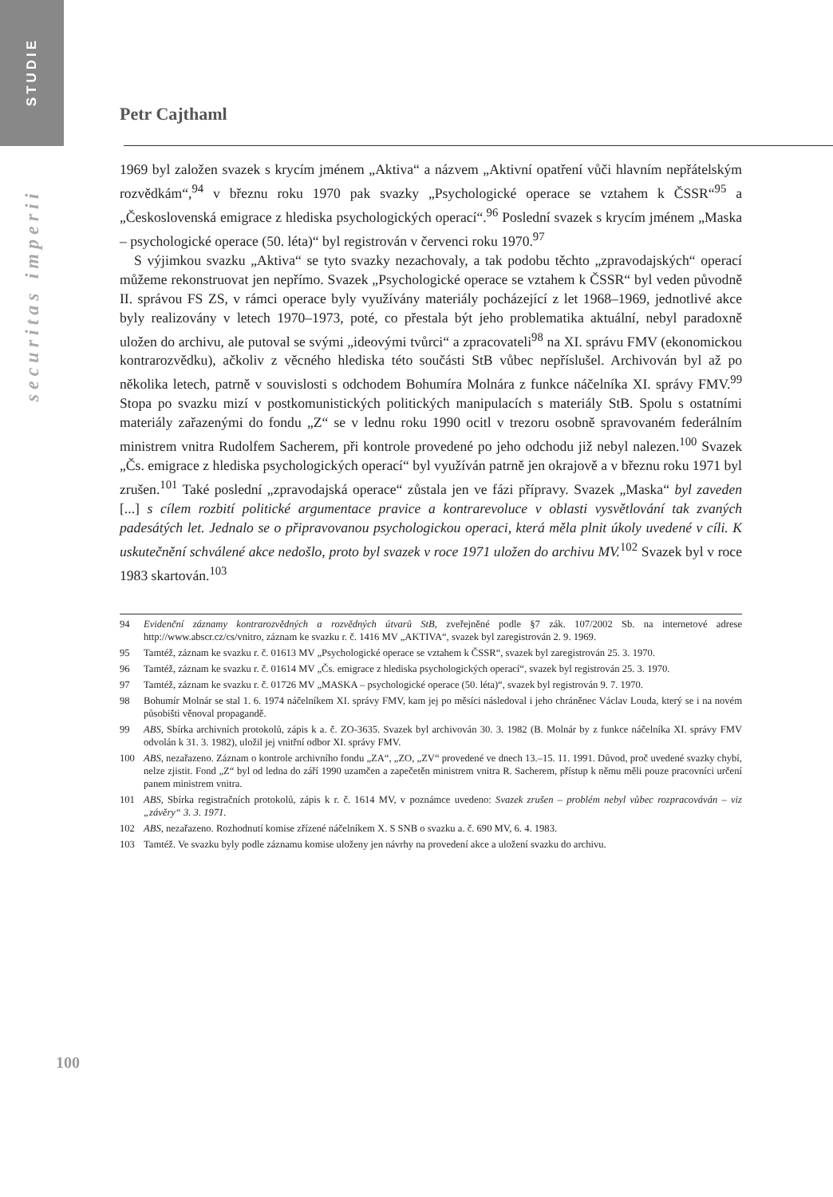STUDIE
securitas imperii
Petr Cajthaml
1969 byl založen svazek s krycím jménem „Aktiva“ a názvem „Aktivní opatření vůči hlavním nepřátelským rozvědkám“,<sup>94</sup> v březnu roku 1970 pak svazky „Psychologické operace se vztahem k ČSSR“<sup>95</sup> a „Československá emigrace z hlediska psychologických operací“.<sup>96</sup> Poslední svazek s krycím jménem „Maska – psychologické operace (50. léta)“ byl registrován v červenci roku 1970.<sup>97</sup>
S výjimkou svazku „Aktiva“ se tyto svazky nezachovaly, a tak podobu těchto „zpravodajských“ operací můžeme rekonstruovat jen nepřímo. Svazek „Psychologické operace se vztahem k ČSSR“ byl veden původně II. správou FS ZS, v rámci operace byly využívány materiály pocházející z let 1968–1969, jednotlivé akce byly realizovány v letech 1970–1973, poté, co přestala být jeho problematika aktuální, nebyl paradoxně uložen do archivu, ale putoval se svými „ideovými tvůrci“ a zpracovateli<sup>98</sup> na XI. správu FMV (ekonomickou kontrarozvědku), ačkoliv z věcného hlediska této součásti StB vůbec nepříslušel. Archivován byl až po několika letech, patrně v souvislosti s odchodem Bohumíra Molnára z funkce náčelníka XI. správy FMV.<sup>99</sup> Stopa po svazku mizí v postkomunistických politických manipulacích s materiály StB. Spolu s ostatními materiály zařazenými do fondu „Z“ se v lednu roku 1990 ocitl v trezoru osobně spravovaném federálním ministrem vnitra Rudolfem Sacherem, při kontrole provedené po jeho odchodu již nebyl nalezen.<sup>100</sup> Svazek „Čs. emigrace z hlediska psychologických operací“ byl využíván patrně jen okrajově a v březnu roku 1971 byl zrušen.<sup>101</sup> Také poslední „zpravodajská operace“ zůstala jen ve fázi přípravy. Svazek „Maska“ byl zaveden [...] s cílem rozbití politické argumentace pravice a kontrarevoluce v oblasti vysvětlování tak zvaných padesátých let. Jednalo se o připravovanou psychologickou operaci, která měla plnit úkoly uvedené v cíli. K uskutečnění schválené akce nedošlo, proto byl svazek v roce 1971 uložen do archivu MV.<sup>102</sup> Svazek byl v roce 1983 skartován.<sup>103</sup>
94 Evidenční záznamy kontrarozvědných a rozvědných útvarů StB, zveřejněné podle §7 zák. 107/2002 Sb. na internetové adrese http://www.abscr.cz/cs/vnitro, záznam ke svazku r. č. 1416 MV „AKTIVA“, svazek byl zaregistrován 2. 9. 1969.
95 Tamtéž, záznam ke svazku r. č. 01613 MV „Psychologické operace se vztahem k ČSSR“, svazek byl zaregistrován 25. 3. 1970.
96 Tamtéž, záznam ke svazku r. č. 01614 MV „Čs. emigrace z hlediska psychologických operací“, svazek byl registrován 25. 3. 1970.
97 Tamtéž, záznam ke svazku r. č. 01726 MV „MASKA – psychologické operace (50. léta)“, svazek byl registrován 9. 7. 1970.
98 Bohumír Molnár se stal 1. 6. 1974 náčelníkem XI. správy FMV, kam jej po měsíci následoval i jeho chráněnec Václav Louda, který se i na novém působišti věnoval propagandě.
99 ABS, Sbírka archivních protokolů, zápis k a. č. ZO-3635. Svazek byl archivován 30. 3. 1982 (B. Molnár by z funkce náčelníka XI. správy FMV odvolán k 31. 3. 1982), uložil jej vnitřní odbor XI. správy FMV.
100 ABS, nezařazeno. Záznam o kontrole archivního fondu „ZA“, „ZO, „ZV“ provedené ve dnech 13.–15. 11. 1991. Důvod, proč uvedené svazky chybí, nelze zjistit. Fond „Z“ byl od ledna do září 1990 uzamčen a zapečetěn ministrem vnitra R. Sacherem, přístup k němu měli pouze pracovníci určení panem ministrem vnitra.
101 ABS, Sbírka registračních protokolů, zápis k r. č. 1614 MV, v poznámce uvedeno: Svazek zrušen – problém nebyl vůbec rozpracováván – viz „závěry“ 3. 3. 1971.
102 ABS, nezařazeno. Rozhodnutí komise zřízené náčelníkem X. S SNB o svazku a. č. 690 MV, 6. 4. 1983.
103 Tamtéž. Ve svazku byly podle záznamu komise uloženy jen návrhy na provedení akce a uložení svazku do archivu.
100